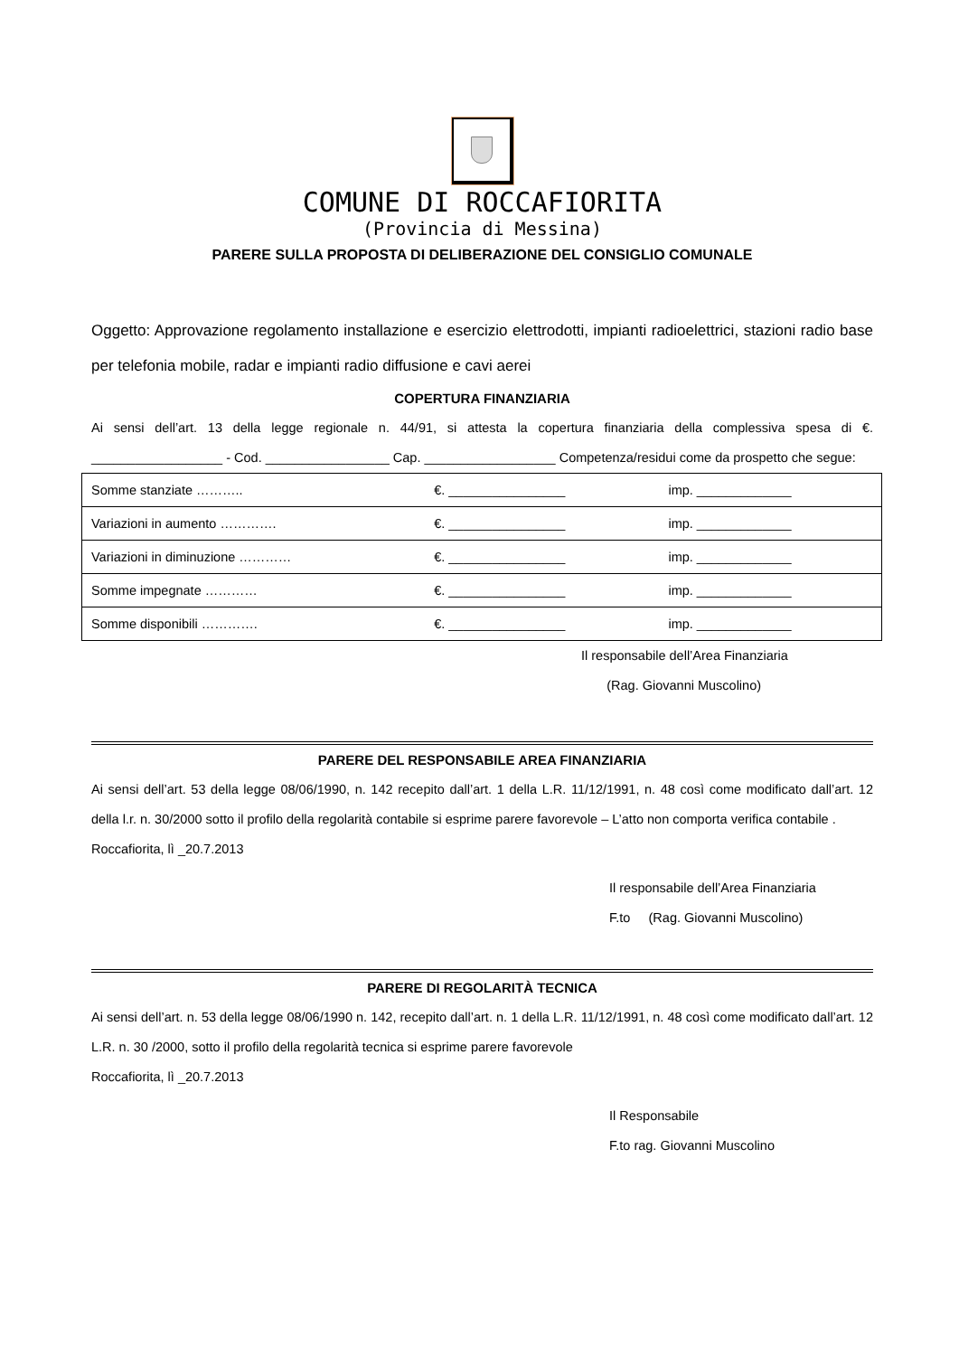COMUNE DI ROCCAFIORITA
(Provincia di Messina)
PARERE SULLA PROPOSTA DI DELIBERAZIONE DEL CONSIGLIO COMUNALE
Oggetto: Approvazione regolamento installazione e esercizio elettrodotti, impianti radioelettrici, stazioni radio base per telefonia mobile, radar e impianti radio diffusione e cavi aerei
COPERTURA FINANZIARIA
Ai sensi dell’art. 13 della legge regionale n. 44/91, si attesta la copertura finanziaria della complessiva spesa di €. __________________ - Cod. _________________ Cap. __________________ Competenza/residui come da prospetto che segue:
| Somme stanziate ……….. | €. ________________ | imp. _____________ |
| Variazioni in aumento …………. | €. ________________ | imp. _____________ |
| Variazioni in diminuzione ………… | €. ________________ | imp. _____________ |
| Somme impegnate ………… | €. ________________ | imp. _____________ |
| Somme disponibili …………. | €. ________________ | imp. _____________ |
Il responsabile dell’Area Finanziaria
(Rag. Giovanni Muscolino)
PARERE DEL RESPONSABILE AREA FINANZIARIA
Ai sensi dell’art. 53 della legge 08/06/1990, n. 142 recepito dall’art. 1 della L.R. 11/12/1991, n. 48 così come modificato dall’art. 12 della l.r. n. 30/2000 sotto il profilo della regolarità contabile si esprime parere favorevole – L’atto non comporta verifica contabile .
Roccafiorita, lì _20.7.2013
Il responsabile dell’Area Finanziaria
F.to (Rag. Giovanni Muscolino)
PARERE DI REGOLARITÀ TECNICA
Ai sensi dell’art. n. 53 della legge 08/06/1990 n. 142, recepito dall’art. n. 1 della L.R. 11/12/1991, n. 48 così come modificato dall’art. 12 L.R. n. 30 /2000, sotto il profilo della regolarità tecnica si esprime parere favorevole
Roccafiorita, lì _20.7.2013
Il Responsabile
F.to rag. Giovanni Muscolino